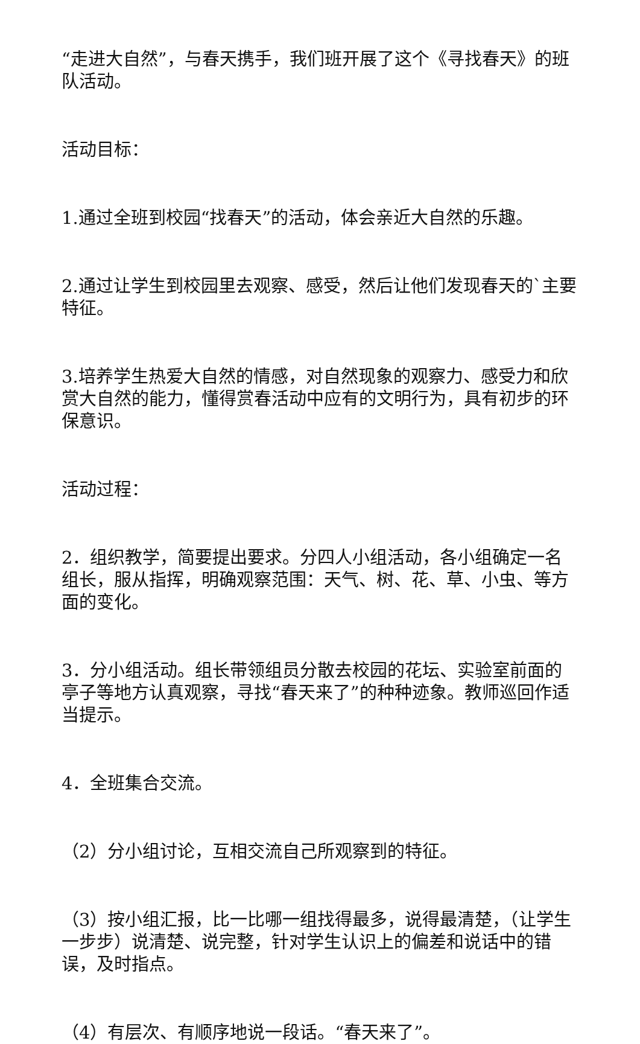“走进大自然”，与春天携手，我们班开展了这个《寻找春天》的班队活动。
活动目标：
1.通过全班到校园“找春天”的活动，体会亲近大自然的乐趣。
2.通过让学生到校园里去观察、感受，然后让他们发现春天的`主要特征。
3.培养学生热爱大自然的情感，对自然现象的观察力、感受力和欣赏大自然的能力，懂得赏春活动中应有的文明行为，具有初步的环保意识。
活动过程：
2．组织教学，简要提出要求。分四人小组活动，各小组确定一名组长，服从指挥，明确观察范围：天气、树、花、草、小虫、等方面的变化。
3．分小组活动。组长带领组员分散去校园的花坛、实验室前面的亭子等地方认真观察，寻找“春天来了”的种种迹象。教师巡回作适当提示。
4．全班集合交流。
（2）分小组讨论，互相交流自己所观察到的特征。
（3）按小组汇报，比一比哪一组找得最多，说得最清楚，（让学生一步步）说清楚、说完整，针对学生认识上的偏差和说话中的错误，及时指点。
（4）有层次、有顺序地说一段话。“春天来了”。